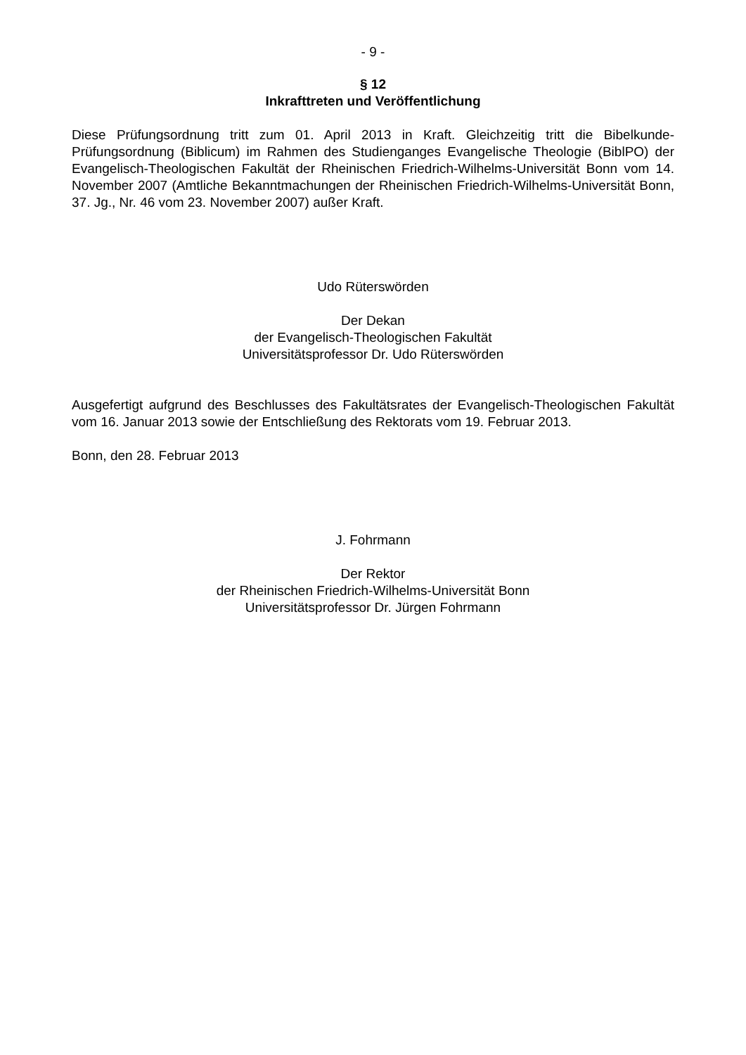- 9 -
§ 12
Inkrafttreten und Veröffentlichung
Diese Prüfungsordnung tritt zum 01. April 2013 in Kraft. Gleichzeitig tritt die Bibelkunde-Prüfungsordnung (Biblicum) im Rahmen des Studienganges Evangelische Theologie (BiblPO) der Evangelisch-Theologischen Fakultät der Rheinischen Friedrich-Wilhelms-Universität Bonn vom 14. November 2007 (Amtliche Bekanntmachungen der Rheinischen Friedrich-Wilhelms-Universität Bonn, 37. Jg., Nr. 46 vom 23. November 2007) außer Kraft.
Udo Rüterswörden
Der Dekan
der Evangelisch-Theologischen Fakultät
Universitätsprofessor Dr. Udo Rüterswörden
Ausgefertigt aufgrund des Beschlusses des Fakultätsrates der Evangelisch-Theologischen Fakultät vom 16. Januar 2013 sowie der Entschließung des Rektorats vom 19. Februar 2013.
Bonn, den 28. Februar 2013
J. Fohrmann
Der Rektor
der Rheinischen Friedrich-Wilhelms-Universität Bonn
Universitätsprofessor Dr. Jürgen Fohrmann